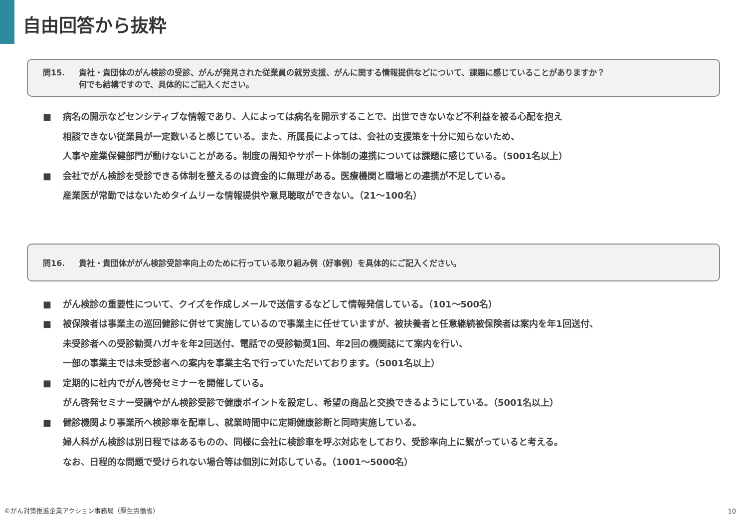自由回答から抜粋
問15. 貴社・貴団体のがん検診の受診、がんが発見された従業員の就労支援、がんに関する情報提供などについて、課題に感じていることがありますか？
何でも結構ですので、具体的にご記入ください。
■ 病名の開示などセンシティブな情報であり、人によっては病名を開示することで、出世できないなど不利益を被る心配を抱え
相談できない従業員が一定数いると感じている。また、所属長によっては、会社の支援策を十分に知らないため、
人事や産業保健部門が動けないことがある。制度の周知やサポート体制の連携については課題に感じている。（5001名以上）
■ 会社でがん検診を受診できる体制を整えるのは資金的に無理がある。医療機関と職場との連携が不足している。
産業医が常勤ではないためタイムリーな情報提供や意見聴取ができない。（21～100名）
問16. 貴社・貴団体ががん検診受診率向上のために行っている取り組み例（好事例）を具体的にご記入ください。
■ がん検診の重要性について、クイズを作成しメールで送信するなどして情報発信している。（101～500名）
■ 被保険者は事業主の巡回健診に併せて実施しているので事業主に任せていますが、被扶養者と任意継続被保険者は案内を年1回送付、
未受診者への受診勧奨ハガキを年2回送付、電話での受診勧奨1回、年2回の機関誌にて案内を行い、
一部の事業主では未受診者への案内を事業主名で行っていただいております。（5001名以上）
■ 定期的に社内でがん啓発セミナーを開催している。
がん啓発セミナー受講やがん検診受診で健康ポイントを設定し、希望の商品と交換できるようにしている。（5001名以上）
■ 健診機関より事業所へ検診車を配車し、就業時間中に定期健康診断と同時実施している。
婦人科がん検診は別日程ではあるものの、同様に会社に検診車を呼ぶ対応をしており、受診率向上に繋がっていると考える。
なお、日程的な問題で受けられない場合等は個別に対応している。（1001～5000名）
©がん対策推進企業アクション事務局（厚生労働省）
10